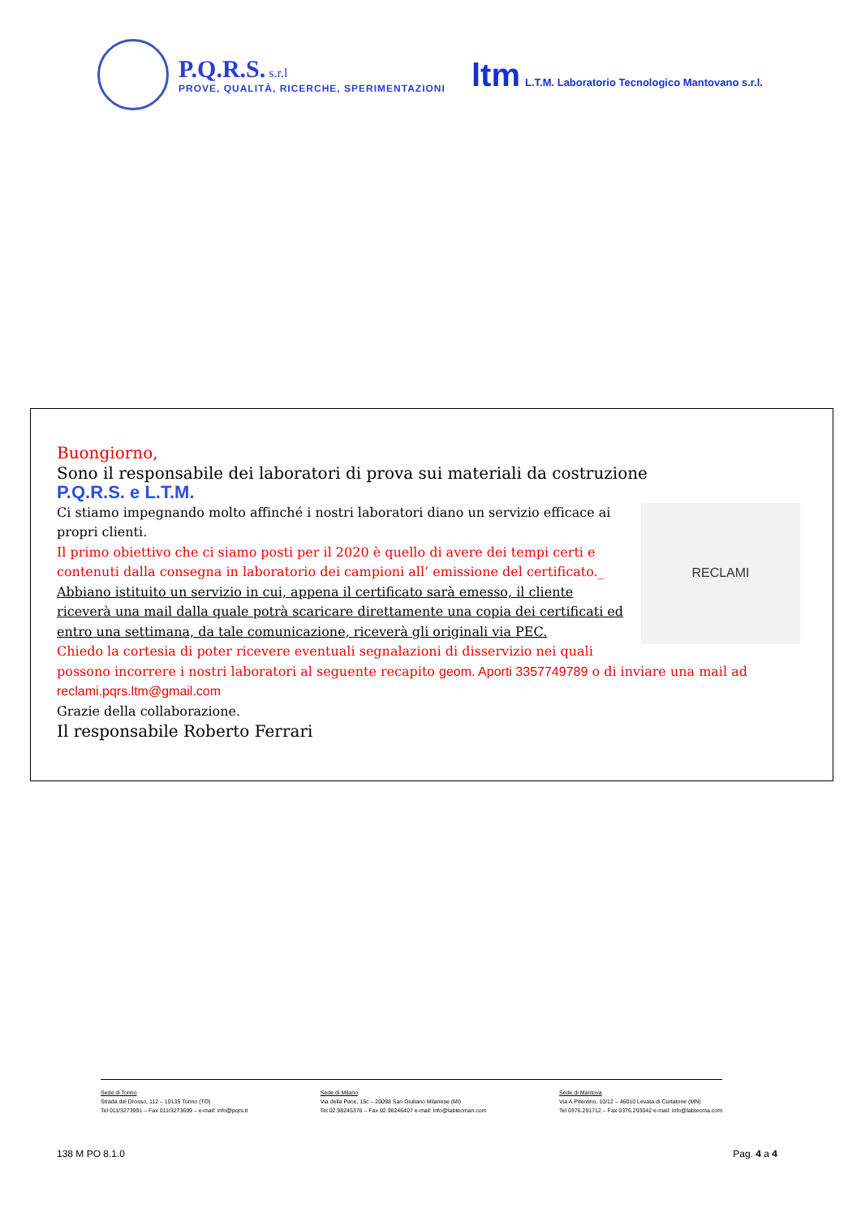P.Q.R.S. s.r.l PROVE, QUALITÀ, RICERCHE, SPERIMENTAZIONI
ltm L.T.M. Laboratorio Tecnologico Mantovano s.r.l.
Buongiorno,
Sono il responsabile dei laboratori di prova sui materiali da costruzione
P.Q.R.S. e L.T.M.
RECLAMI
Ci stiamo impegnando molto affinché i nostri laboratori diano un servizio efficace ai propri clienti.
Il primo obiettivo che ci siamo posti per il 2020 è quello di avere dei tempi certi e contenuti dalla consegna in laboratorio dei campioni all’ emissione del certificato._
Abbiano istituito un servizio in cui, appena il certificato sarà emesso, il cliente riceverà una mail dalla quale potrà scaricare direttamente una copia dei certificati ed entro una settimana, da tale comunicazione, riceverà gli originali via PEC.
Chiedo la cortesia di poter ricevere eventuali segnalazioni di disservizio nei quali possono incorrere i nostri laboratori al seguente recapito geom. Aporti 3357749789 o di inviare una mail ad reclami.pqrs.ltm@gmail.com
Grazie della collaborazione.
Il responsabile Roberto Ferrari
Sede di Torino
Strada del Drosso, 112 – 10135 Torino (TO)
Tel 011/3273991 – Fax 011/3273699 – e-mail: info@pqrs.it
Sede di Milano
Via della Pace, 15c – 20098 San Giuliano Milanese (MI)
Tel 02.98245376 – Fax 02.98246407 e-mail: info@labtecman.com
Sede di Mantova
Via A.Pitentino, 10/12 – 46010 Levata di Curtatone (MN)
Tel 0376.291712 – Fax 0376.293042 e-mail: info@labtecma.com
138 M PO 8.1.0 Pag. 4 a 4